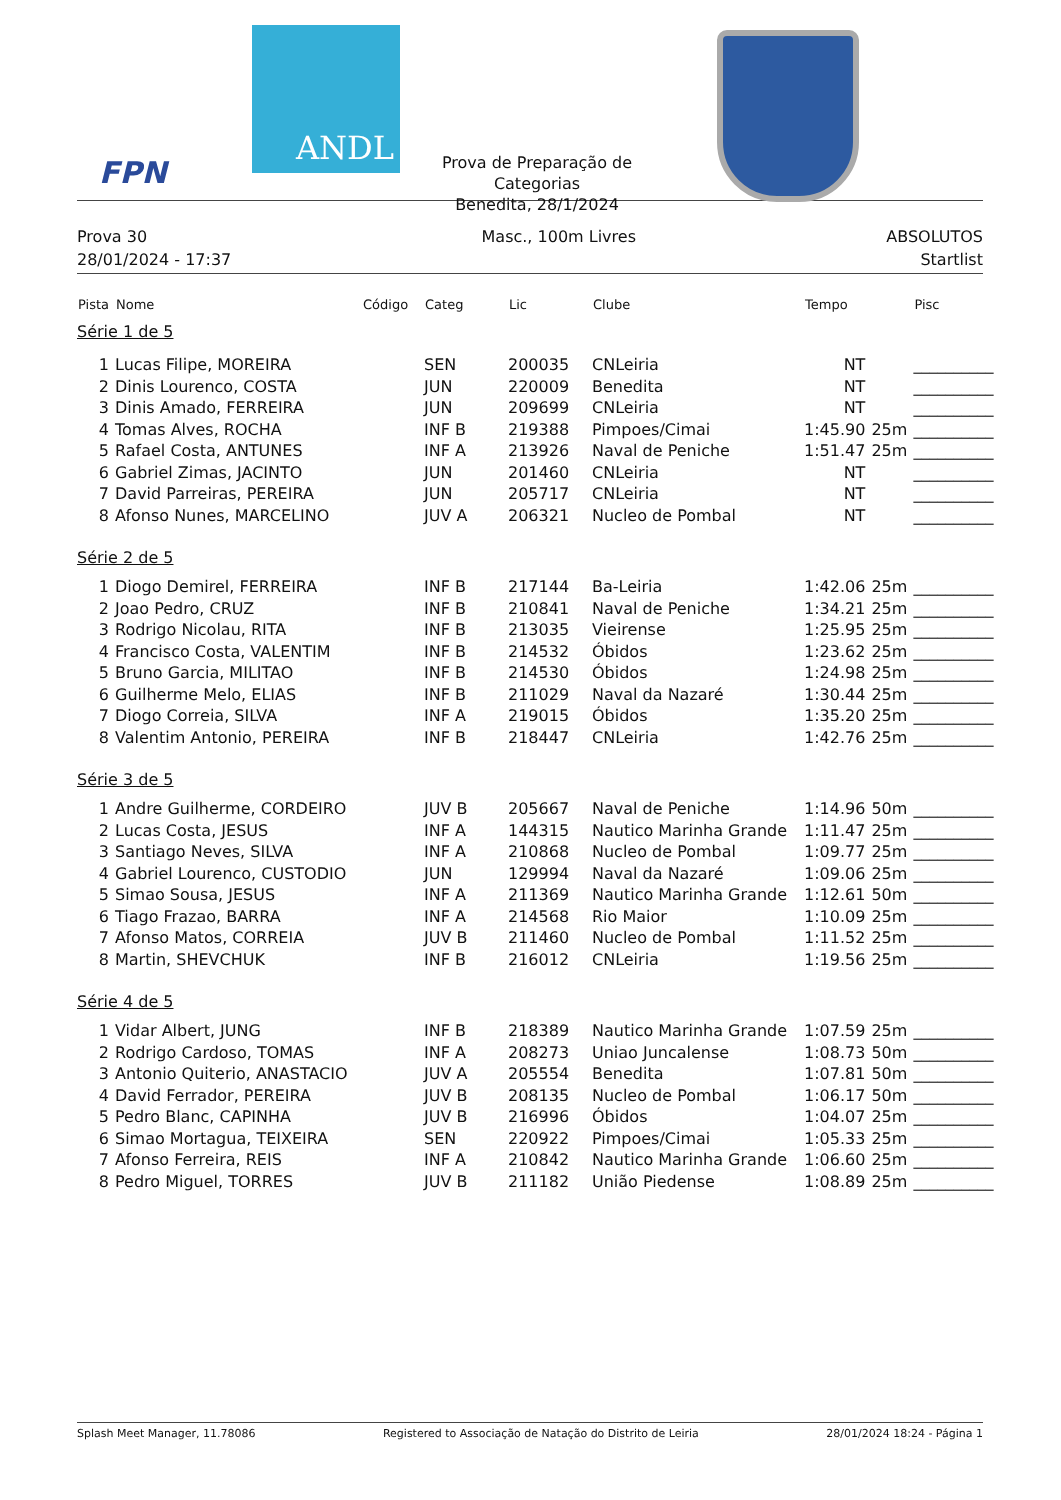FPN
ANDL
Prova de Preparação de Categorias
Benedita, 28/1/2024
Prova 30
28/01/2024 - 17:37
Masc., 100m Livres ABSOLUTOS
Startlist
| Pista | Nome | Código | Categ | Lic | Clube | Tempo | | Pisc |
| --- | --- | --- | --- | --- | --- | --- | --- | --- |
| Série 1 de 5 | | | | | | | | |
| 1 | Lucas Filipe, MOREIRA | | SEN | 200035 | CNLeiria | NT | | __________ |
| 2 | Dinis Lourenco, COSTA | | JUN | 220009 | Benedita | NT | | __________ |
| 3 | Dinis Amado, FERREIRA | | JUN | 209699 | CNLeiria | NT | | __________ |
| 4 | Tomas Alves, ROCHA | | INF B | 219388 | Pimpoes/Cimai | 1:45.90 | 25m | __________ |
| 5 | Rafael Costa, ANTUNES | | INF A | 213926 | Naval de Peniche | 1:51.47 | 25m | __________ |
| 6 | Gabriel Zimas, JACINTO | | JUN | 201460 | CNLeiria | NT | | __________ |
| 7 | David Parreiras, PEREIRA | | JUN | 205717 | CNLeiria | NT | | __________ |
| 8 | Afonso Nunes, MARCELINO | | JUV A | 206321 | Nucleo de Pombal | NT | | __________ |
| Série 2 de 5 | | | | | | | | |
| 1 | Diogo Demirel, FERREIRA | | INF B | 217144 | Ba-Leiria | 1:42.06 | 25m | __________ |
| 2 | Joao Pedro, CRUZ | | INF B | 210841 | Naval de Peniche | 1:34.21 | 25m | __________ |
| 3 | Rodrigo Nicolau, RITA | | INF B | 213035 | Vieirense | 1:25.95 | 25m | __________ |
| 4 | Francisco Costa, VALENTIM | | INF B | 214532 | Óbidos | 1:23.62 | 25m | __________ |
| 5 | Bruno Garcia, MILITAO | | INF B | 214530 | Óbidos | 1:24.98 | 25m | __________ |
| 6 | Guilherme Melo, ELIAS | | INF B | 211029 | Naval da Nazaré | 1:30.44 | 25m | __________ |
| 7 | Diogo Correia, SILVA | | INF A | 219015 | Óbidos | 1:35.20 | 25m | __________ |
| 8 | Valentim Antonio, PEREIRA | | INF B | 218447 | CNLeiria | 1:42.76 | 25m | __________ |
| Série 3 de 5 | | | | | | | | |
| 1 | Andre Guilherme, CORDEIRO | | JUV B | 205667 | Naval de Peniche | 1:14.96 | 50m | __________ |
| 2 | Lucas Costa, JESUS | | INF A | 144315 | Nautico Marinha Grande | 1:11.47 | 25m | __________ |
| 3 | Santiago Neves, SILVA | | INF A | 210868 | Nucleo de Pombal | 1:09.77 | 25m | __________ |
| 4 | Gabriel Lourenco, CUSTODIO | | JUN | 129994 | Naval da Nazaré | 1:09.06 | 25m | __________ |
| 5 | Simao Sousa, JESUS | | INF A | 211369 | Nautico Marinha Grande | 1:12.61 | 50m | __________ |
| 6 | Tiago Frazao, BARRA | | INF A | 214568 | Rio Maior | 1:10.09 | 25m | __________ |
| 7 | Afonso Matos, CORREIA | | JUV B | 211460 | Nucleo de Pombal | 1:11.52 | 25m | __________ |
| 8 | Martin, SHEVCHUK | | INF B | 216012 | CNLeiria | 1:19.56 | 25m | __________ |
| Série 4 de 5 | | | | | | | | |
| 1 | Vidar Albert, JUNG | | INF B | 218389 | Nautico Marinha Grande | 1:07.59 | 25m | __________ |
| 2 | Rodrigo Cardoso, TOMAS | | INF A | 208273 | Uniao Juncalense | 1:08.73 | 50m | __________ |
| 3 | Antonio Quiterio, ANASTACIO | | JUV A | 205554 | Benedita | 1:07.81 | 50m | __________ |
| 4 | David Ferrador, PEREIRA | | JUV B | 208135 | Nucleo de Pombal | 1:06.17 | 50m | __________ |
| 5 | Pedro Blanc, CAPINHA | | JUV B | 216996 | Óbidos | 1:04.07 | 25m | __________ |
| 6 | Simao Mortagua, TEIXEIRA | | SEN | 220922 | Pimpoes/Cimai | 1:05.33 | 25m | __________ |
| 7 | Afonso Ferreira, REIS | | INF A | 210842 | Nautico Marinha Grande | 1:06.60 | 25m | __________ |
| 8 | Pedro Miguel, TORRES | | JUV B | 211182 | União Piedense | 1:08.89 | 25m | __________ |
Splash Meet Manager, 11.78086 Registered to Associação de Natação do Distrito de Leiria 28/01/2024 18:24 - Página 1